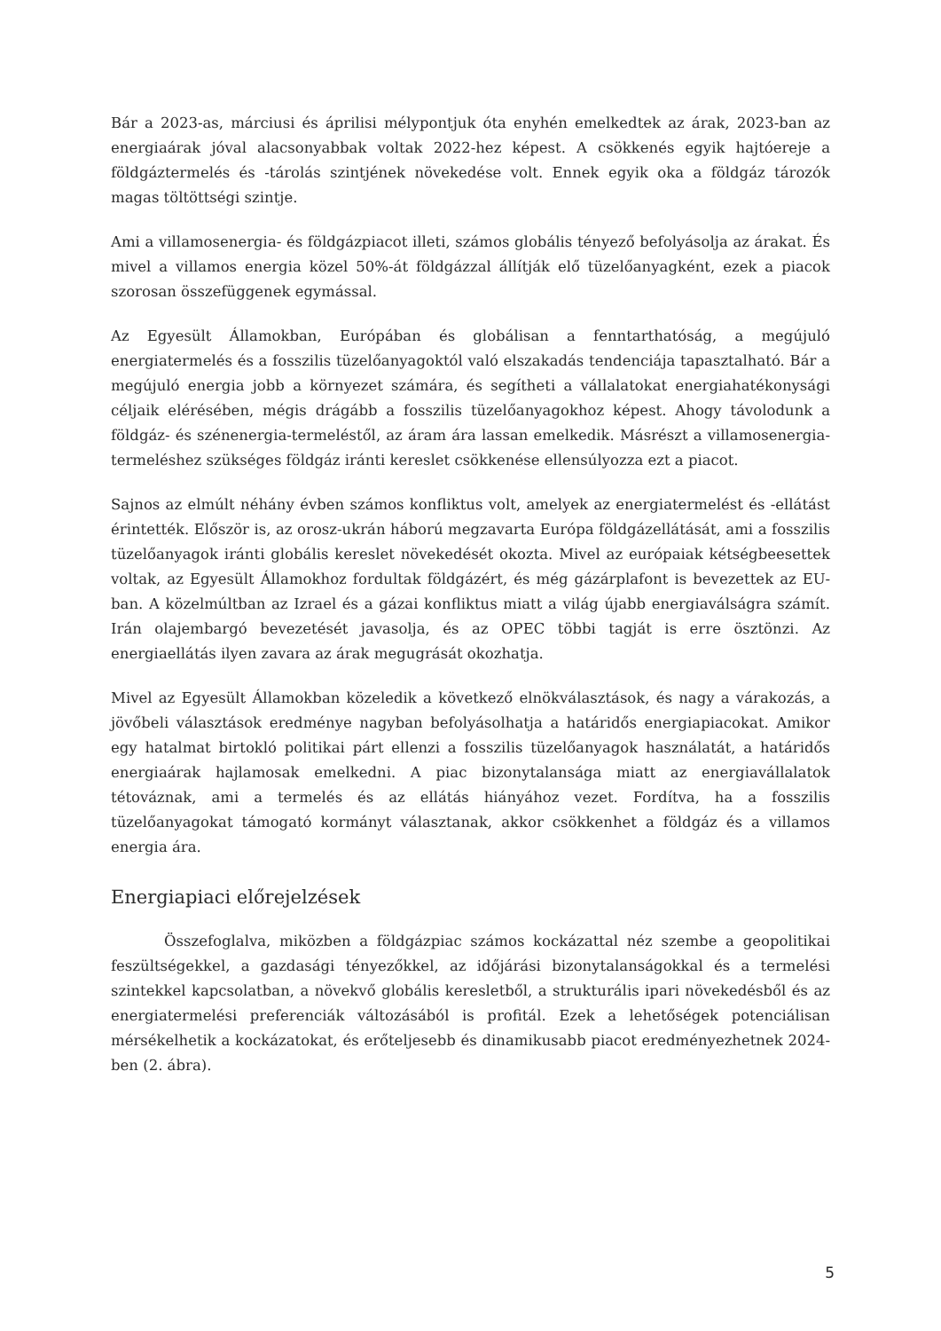Bár a 2023-as, márciusi és áprilisi mélypontjuk óta enyhén emelkedtek az árak, 2023-ban az energiaárak jóval alacsonyabbak voltak 2022-hez képest. A csökkenés egyik hajtóereje a földgáztermelés és -tárolás szintjének növekedése volt. Ennek egyik oka a földgáz tározók magas töltöttségi szintje.
Ami a villamosenergia- és földgázpiacot illeti, számos globális tényező befolyásolja az árakat. És mivel a villamos energia közel 50%-át földgázzal állítják elő tüzelőanyagként, ezek a piacok szorosan összefüggenek egymással.
Az Egyesült Államokban, Európában és globálisan a fenntarthatóság, a megújuló energiatermelés és a fosszilis tüzelőanyagoktól való elszakadás tendenciája tapasztalható. Bár a megújuló energia jobb a környezet számára, és segítheti a vállalatokat energiahatékonysági céljaik elérésében, mégis drágább a fosszilis tüzelőanyagokhoz képest. Ahogy távolodunk a földgáz- és szénenergia-termeléstől, az áram ára lassan emelkedik. Másrészt a villamosenergia-termeléshez szükséges földgáz iránti kereslet csökkenése ellensúlyozza ezt a piacot.
Sajnos az elmúlt néhány évben számos konfliktus volt, amelyek az energiatermelést és -ellátást érintették. Először is, az orosz-ukrán háború megzavarta Európa földgázellátását, ami a fosszilis tüzelőanyagok iránti globális kereslet növekedését okozta. Mivel az európaiak kétségbeesettek voltak, az Egyesült Államokhoz fordultak földgázért, és még gázárplafont is bevezettek az EU-ban. A közelmúltban az Izrael és a gázai konfliktus miatt a világ újabb energiaválságra számít. Irán olajembargó bevezetését javasolja, és az OPEC többi tagját is erre ösztönzi. Az energiaellátás ilyen zavara az árak megugrását okozhatja.
Mivel az Egyesült Államokban közeledik a következő elnökválasztások, és nagy a várakozás, a jövőbeli választások eredménye nagyban befolyásolhatja a határidős energiapiacokat. Amikor egy hatalmat birtokló politikai párt ellenzi a fosszilis tüzelőanyagok használatát, a határidős energiaárak hajlamosak emelkedni. A piac bizonytalansága miatt az energiavállalatok tétováznak, ami a termelés és az ellátás hiányához vezet. Fordítva, ha a fosszilis tüzelőanyagokat támogató kormányt választanak, akkor csökkenhet a földgáz és a villamos energia ára.
Energiapiaci előrejelzések
Összefoglalva, miközben a földgázpiac számos kockázattal néz szembe a geopolitikai feszültségekkel, a gazdasági tényezőkkel, az időjárási bizonytalanságokkal és a termelési szintekkel kapcsolatban, a növekvő globális keresletből, a strukturális ipari növekedésből és az energiatermelési preferenciák változásából is profitál. Ezek a lehetőségek potenciálisan mérsékelhetik a kockázatokat, és erőteljesebb és dinamikusabb piacot eredményezhetnek 2024-ben (2. ábra).
5